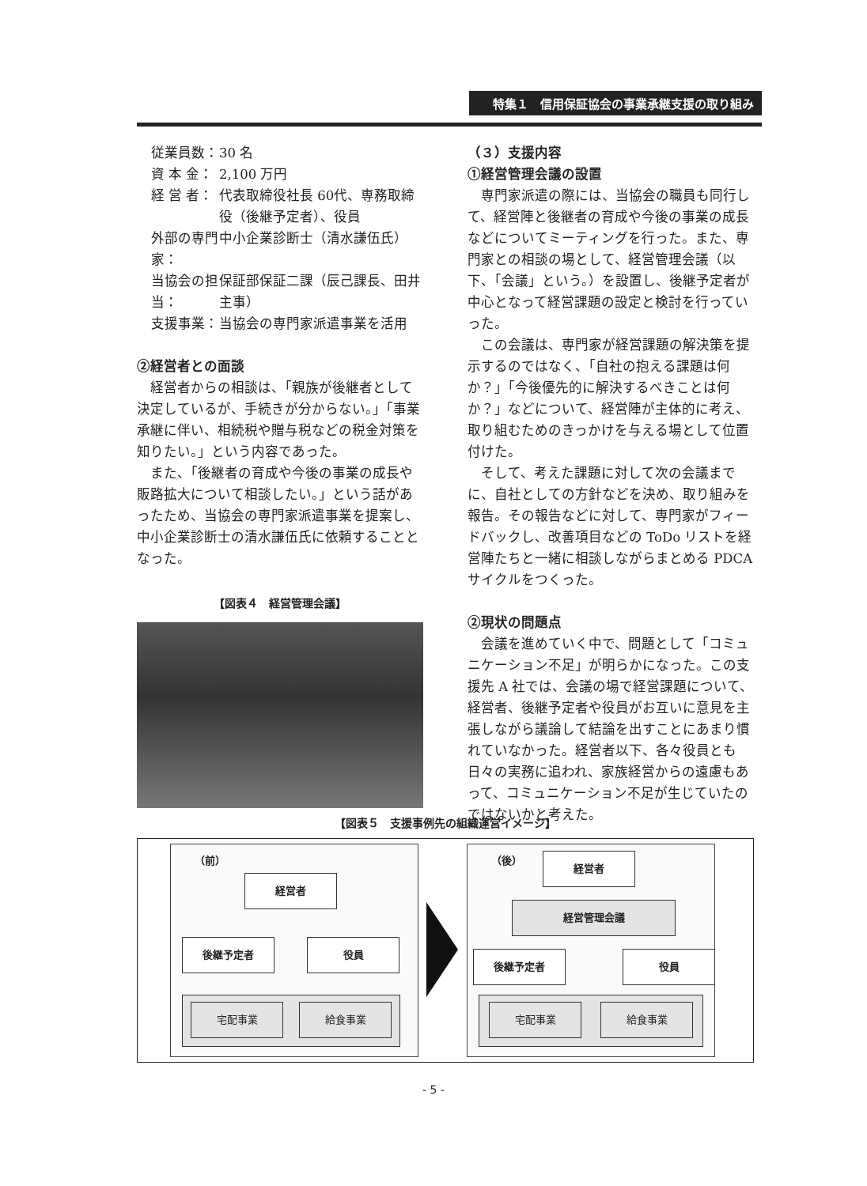特集１　信用保証協会の事業承継支援の取り組み
従業員数： 30 名
資 本 金： 2,100 万円
経 営 者： 代表取締役社長 60代、専務取締役（後継予定者）、役員
外部の専門家： 中小企業診断士（清水謙伍氏）
当協会の担当： 保証部保証二課（辰己課長、田井主事）
支援事業： 当協会の専門家派遣事業を活用
②経営者との面談
経営者からの相談は、「親族が後継者として決定しているが、手続きが分からない。」「事業承継に伴い、相続税や贈与税などの税金対策を知りたい。」という内容であった。
また、「後継者の育成や今後の事業の成長や販路拡大について相談したい。」という話があったため、当協会の専門家派遣事業を提案し、中小企業診断士の清水謙伍氏に依頼することとなった。
【図表４　経営管理会議】
（３）支援内容
①経営管理会議の設置
専門家派遣の際には、当協会の職員も同行して、経営陣と後継者の育成や今後の事業の成長などについてミーティングを行った。また、専門家との相談の場として、経営管理会議（以下、「会議」という。）を設置し、後継予定者が中心となって経営課題の設定と検討を行っていった。
この会議は、専門家が経営課題の解決策を提示するのではなく、「自社の抱える課題は何か？」「今後優先的に解決するべきことは何か？」などについて、経営陣が主体的に考え、取り組むためのきっかけを与える場として位置付けた。
そして、考えた課題に対して次の会議までに、自社としての方針などを決め、取り組みを報告。その報告などに対して、専門家がフィードバックし、改善項目などの ToDo リストを経営陣たちと一緒に相談しながらまとめる PDCA サイクルをつくった。
②現状の問題点
会議を進めていく中で、問題として「コミュニケーション不足」が明らかになった。この支援先 A 社では、会議の場で経営課題について、経営者、後継予定者や役員がお互いに意見を主張しながら議論して結論を出すことにあまり慣れていなかった。経営者以下、各々役員とも日々の実務に追われ、家族経営からの遠慮もあって、コミュニケーション不足が生じていたのではないかと考えた。
【図表５　支援事例先の組織運営イメージ】
（前）
経営者
後継予定者 役員
宅配事業 給食事業
（後） 経営者
経営管理会議
後継予定者 役員
宅配事業 給食事業
- 5 -